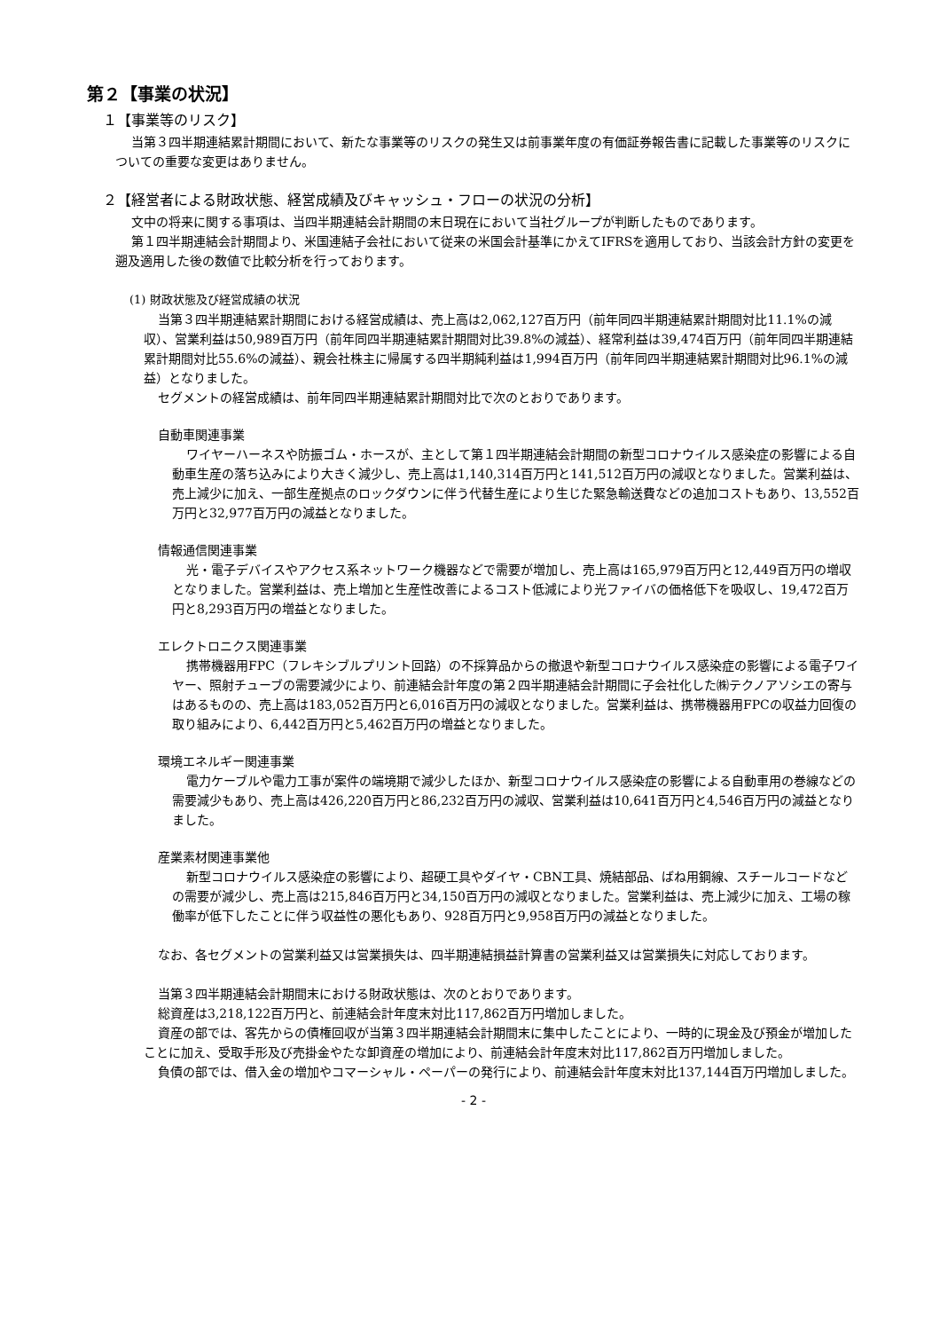第２【事業の状況】
１【事業等のリスク】
当第３四半期連結累計期間において、新たな事業等のリスクの発生又は前事業年度の有価証券報告書に記載した事業等のリスクについての重要な変更はありません。
２【経営者による財政状態、経営成績及びキャッシュ・フローの状況の分析】
文中の将来に関する事項は、当四半期連結会計期間の末日現在において当社グループが判断したものであります。
第１四半期連結会計期間より、米国連結子会社において従来の米国会計基準にかえてIFRSを適用しており、当該会計方針の変更を遡及適用した後の数値で比較分析を行っております。
(1) 財政状態及び経営成績の状況
当第３四半期連結累計期間における経営成績は、売上高は2,062,127百万円（前年同四半期連結累計期間対比11.1%の減収）、営業利益は50,989百万円（前年同四半期連結累計期間対比39.8%の減益）、経常利益は39,474百万円（前年同四半期連結累計期間対比55.6%の減益）、親会社株主に帰属する四半期純利益は1,994百万円（前年同四半期連結累計期間対比96.1%の減益）となりました。
セグメントの経営成績は、前年同四半期連結累計期間対比で次のとおりであります。
自動車関連事業
ワイヤーハーネスや防振ゴム・ホースが、主として第１四半期連結会計期間の新型コロナウイルス感染症の影響による自動車生産の落ち込みにより大きく減少し、売上高は1,140,314百万円と141,512百万円の減収となりました。営業利益は、売上減少に加え、一部生産拠点のロックダウンに伴う代替生産により生じた緊急輸送費などの追加コストもあり、13,552百万円と32,977百万円の減益となりました。
情報通信関連事業
光・電子デバイスやアクセス系ネットワーク機器などで需要が増加し、売上高は165,979百万円と12,449百万円の増収となりました。営業利益は、売上増加と生産性改善によるコスト低減により光ファイバの価格低下を吸収し、19,472百万円と8,293百万円の増益となりました。
エレクトロニクス関連事業
携帯機器用FPC（フレキシブルプリント回路）の不採算品からの撤退や新型コロナウイルス感染症の影響による電子ワイヤー、照射チューブの需要減少により、前連結会計年度の第２四半期連結会計期間に子会社化した㈱テクノアソシエの寄与はあるものの、売上高は183,052百万円と6,016百万円の減収となりました。営業利益は、携帯機器用FPCの収益力回復の取り組みにより、6,442百万円と5,462百万円の増益となりました。
環境エネルギー関連事業
電力ケーブルや電力工事が案件の端境期で減少したほか、新型コロナウイルス感染症の影響による自動車用の巻線などの需要減少もあり、売上高は426,220百万円と86,232百万円の減収、営業利益は10,641百万円と4,546百万円の減益となりました。
産業素材関連事業他
新型コロナウイルス感染症の影響により、超硬工具やダイヤ・CBN工具、焼結部品、ばね用鋼線、スチールコードなどの需要が減少し、売上高は215,846百万円と34,150百万円の減収となりました。営業利益は、売上減少に加え、工場の稼働率が低下したことに伴う収益性の悪化もあり、928百万円と9,958百万円の減益となりました。
なお、各セグメントの営業利益又は営業損失は、四半期連結損益計算書の営業利益又は営業損失に対応しております。
当第３四半期連結会計期間末における財政状態は、次のとおりであります。
総資産は3,218,122百万円と、前連結会計年度末対比117,862百万円増加しました。
資産の部では、客先からの債権回収が当第３四半期連結会計期間末に集中したことにより、一時的に現金及び預金が増加したことに加え、受取手形及び売掛金やたな卸資産の増加により、前連結会計年度末対比117,862百万円増加しました。
負債の部では、借入金の増加やコマーシャル・ペーパーの発行により、前連結会計年度末対比137,144百万円増加しました。
- 2 -